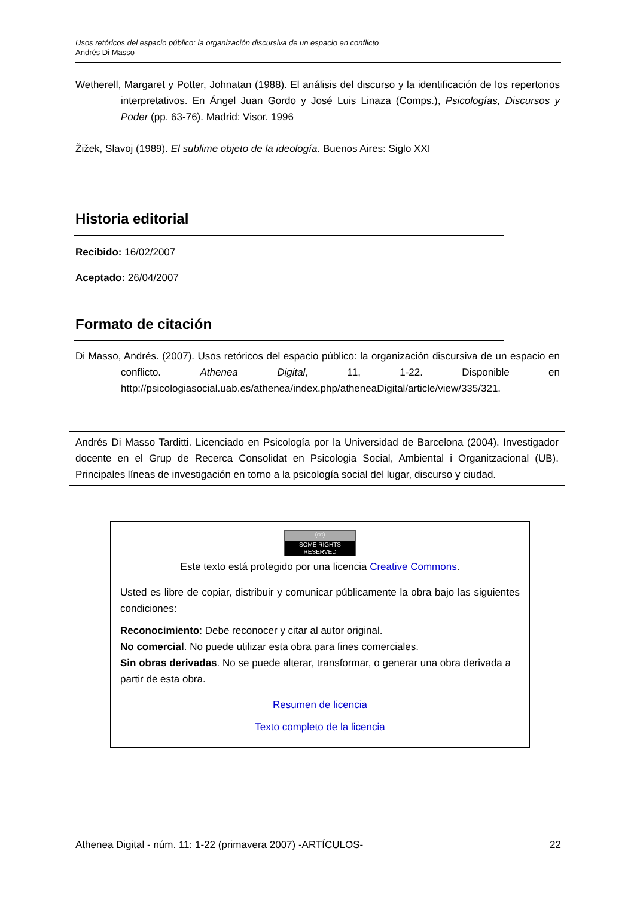Usos retóricos del espacio público: la organización discursiva de un espacio en conflicto
Andrés Di Masso
Wetherell, Margaret y Potter, Johnatan (1988). El análisis del discurso y la identificación de los repertorios interpretativos. En Ángel Juan Gordo y José Luis Linaza (Comps.), Psicologías, Discursos y Poder (pp. 63-76). Madrid: Visor. 1996
Žižek, Slavoj (1989). El sublime objeto de la ideología. Buenos Aires: Siglo XXI
Historia editorial
Recibido: 16/02/2007
Aceptado: 26/04/2007
Formato de citación
Di Masso, Andrés. (2007). Usos retóricos del espacio público: la organización discursiva de un espacio en conflicto. Athenea Digital, 11, 1-22. Disponible en http://psicologiasocial.uab.es/athenea/index.php/atheneaDigital/article/view/335/321.
Andrés Di Masso Tarditti. Licenciado en Psicología por la Universidad de Barcelona (2004). Investigador docente en el Grup de Recerca Consolidat en Psicologia Social, Ambiental i Organitzacional (UB). Principales líneas de investigación en torno a la psicología social del lugar, discurso y ciudad.
(cc) SOME RIGHTS RESERVED
Este texto está protegido por una licencia Creative Commons.
Usted es libre de copiar, distribuir y comunicar públicamente la obra bajo las siguientes condiciones:
Reconocimiento: Debe reconocer y citar al autor original.
No comercial. No puede utilizar esta obra para fines comerciales.
Sin obras derivadas. No se puede alterar, transformar, o generar una obra derivada a partir de esta obra.
Resumen de licencia
Texto completo de la licencia
Athenea Digital - núm. 11: 1-22 (primavera 2007) -ARTÍCULOS- 22